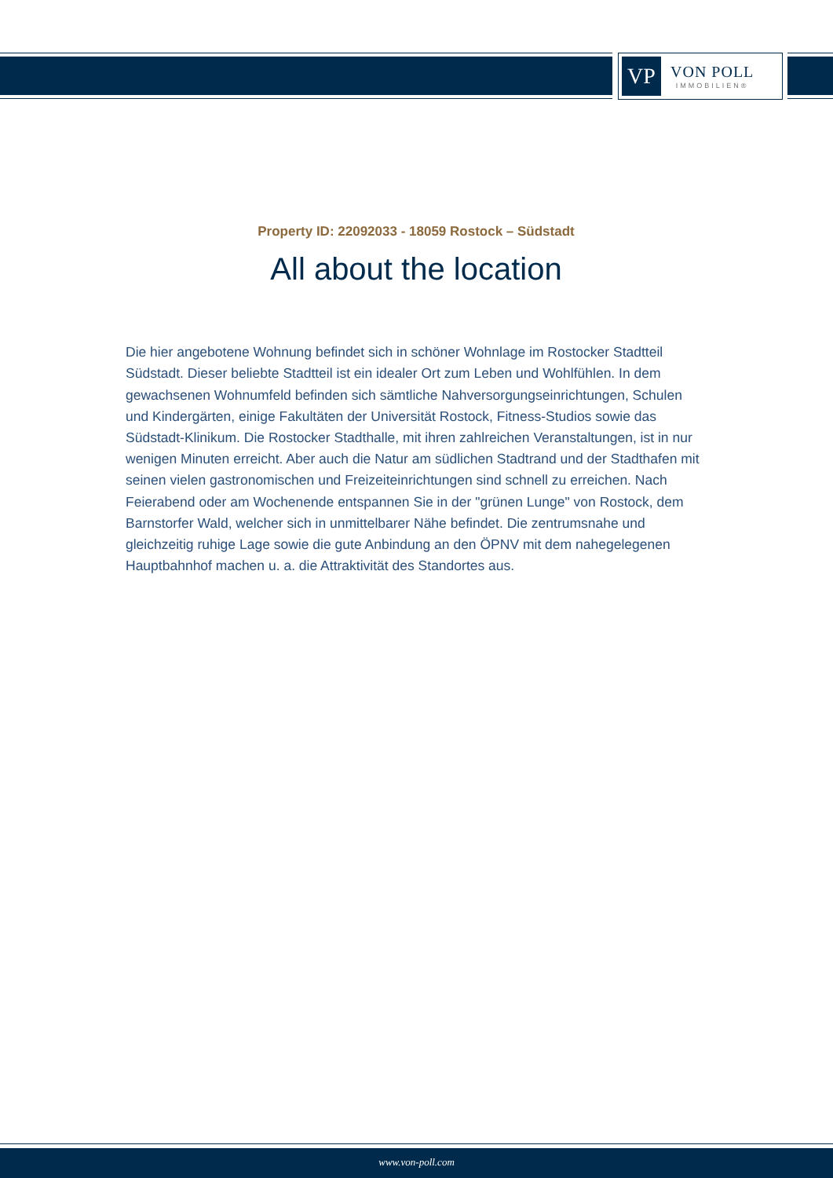VP
VON POLL
IMMOBILIEN®
Property ID: 22092033 - 18059 Rostock – Südstadt
All about the location
Die hier angebotene Wohnung befindet sich in schöner Wohnlage im Rostocker Stadtteil Südstadt. Dieser beliebte Stadtteil ist ein idealer Ort zum Leben und Wohlfühlen. In dem gewachsenen Wohnumfeld befinden sich sämtliche Nahversorgungseinrichtungen, Schulen und Kindergärten, einige Fakultäten der Universität Rostock, Fitness-Studios sowie das Südstadt-Klinikum. Die Rostocker Stadthalle, mit ihren zahlreichen Veranstaltungen, ist in nur wenigen Minuten erreicht. Aber auch die Natur am südlichen Stadtrand und der Stadthafen mit seinen vielen gastronomischen und Freizeiteinrichtungen sind schnell zu erreichen. Nach Feierabend oder am Wochenende entspannen Sie in der "grünen Lunge" von Rostock, dem Barnstorfer Wald, welcher sich in unmittelbarer Nähe befindet. Die zentrumsnahe und gleichzeitig ruhige Lage sowie die gute Anbindung an den ÖPNV mit dem nahegelegenen Hauptbahnhof machen u. a. die Attraktivität des Standortes aus.
www.von-poll.com